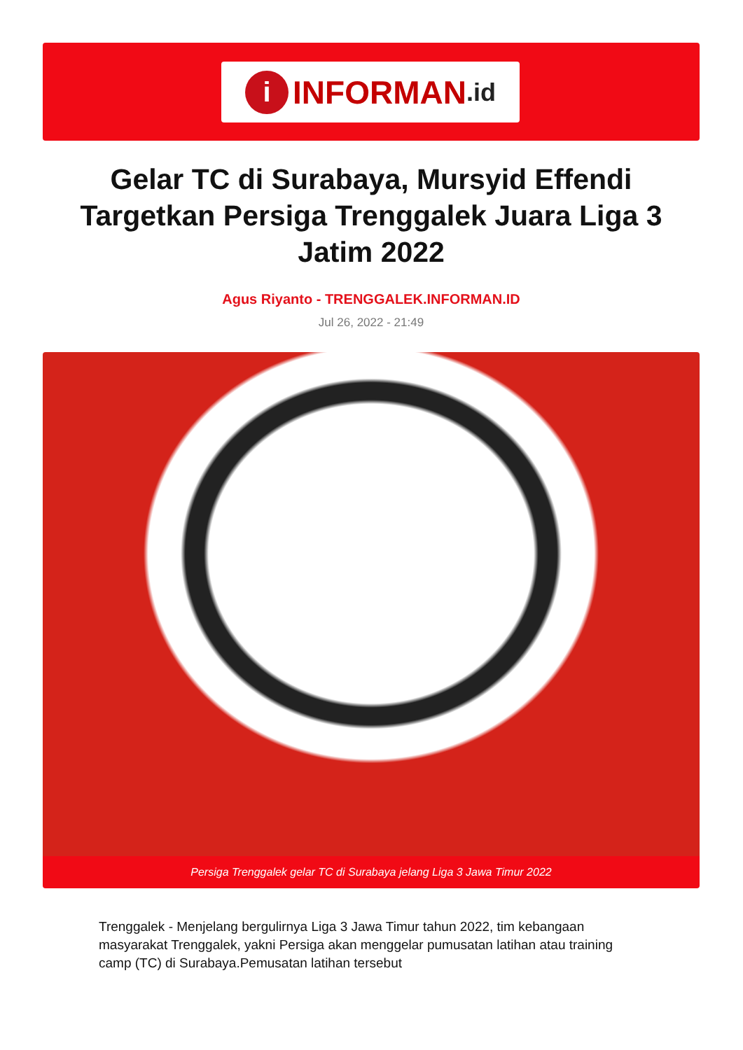i INFORMAN.id
Gelar TC di Surabaya, Mursyid Effendi Targetkan Persiga Trenggalek Juara Liga 3 Jatim 2022
Agus Riyanto - TRENGGALEK.INFORMAN.ID
Jul 26, 2022 - 21:49
Persiga Trenggalek gelar TC di Surabaya jelang Liga 3 Jawa Timur 2022
Trenggalek - Menjelang bergulirnya Liga 3 Jawa Timur tahun 2022, tim kebangaan masyarakat Trenggalek, yakni Persiga akan menggelar pumusatan latihan atau training camp (TC) di Surabaya.Pemusatan latihan tersebut